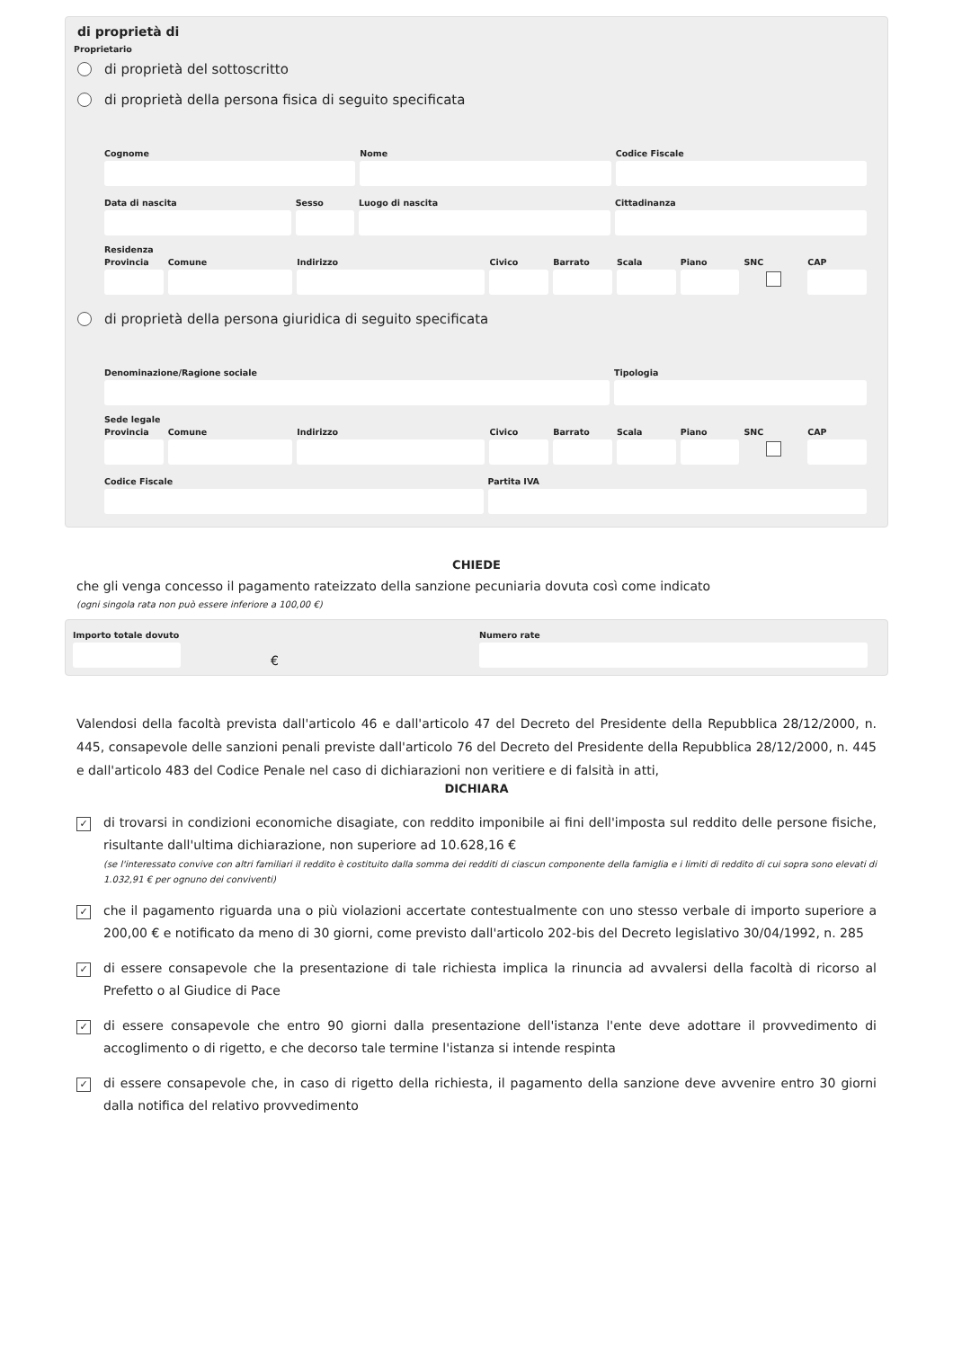di proprietà di
Proprietario
di proprietà del sottoscritto
di proprietà della persona fisica di seguito specificata
Cognome Nome Codice Fiscale
Data di nascita Sesso Luogo di nascita Cittadinanza
Residenza
Provincia Comune Indirizzo Civico Barrato Scala Piano SNC CAP
di proprietà della persona giuridica di seguito specificata
Denominazione/Ragione sociale Tipologia
Sede legale
Provincia Comune Indirizzo Civico Barrato Scala Piano SNC CAP
Codice Fiscale Partita IVA
CHIEDE
che gli venga concesso il pagamento rateizzato della sanzione pecuniaria dovuta così come indicato
(ogni singola rata non può essere inferiore a 100,00 €)
Importo totale dovuto
€
Numero rate
Valendosi della facoltà prevista dall'articolo 46 e dall'articolo 47 del Decreto del Presidente della Repubblica 28/12/2000, n. 445, consapevole delle sanzioni penali previste dall'articolo 76 del Decreto del Presidente della Repubblica 28/12/2000, n. 445 e dall'articolo 483 del Codice Penale nel caso di dichiarazioni non veritiere e di falsità in atti,
DICHIARA
✓
di trovarsi in condizioni economiche disagiate, con reddito imponibile ai fini dell'imposta sul reddito delle persone fisiche, risultante dall'ultima dichiarazione, non superiore ad 10.628,16 €
(se l'interessato convive con altri familiari il reddito è costituito dalla somma dei redditi di ciascun componente della famiglia e i limiti di reddito di cui sopra sono elevati di 1.032,91 € per ognuno dei conviventi)
✓
che il pagamento riguarda una o più violazioni accertate contestualmente con uno stesso verbale di importo superiore a 200,00 € e notificato da meno di 30 giorni, come previsto dall'articolo 202-bis del Decreto legislativo 30/04/1992, n. 285
✓
di essere consapevole che la presentazione di tale richiesta implica la rinuncia ad avvalersi della facoltà di ricorso al Prefetto o al Giudice di Pace
✓
di essere consapevole che entro 90 giorni dalla presentazione dell'istanza l'ente deve adottare il provvedimento di accoglimento o di rigetto, e che decorso tale termine l'istanza si intende respinta
✓
di essere consapevole che, in caso di rigetto della richiesta, il pagamento della sanzione deve avvenire entro 30 giorni dalla notifica del relativo provvedimento